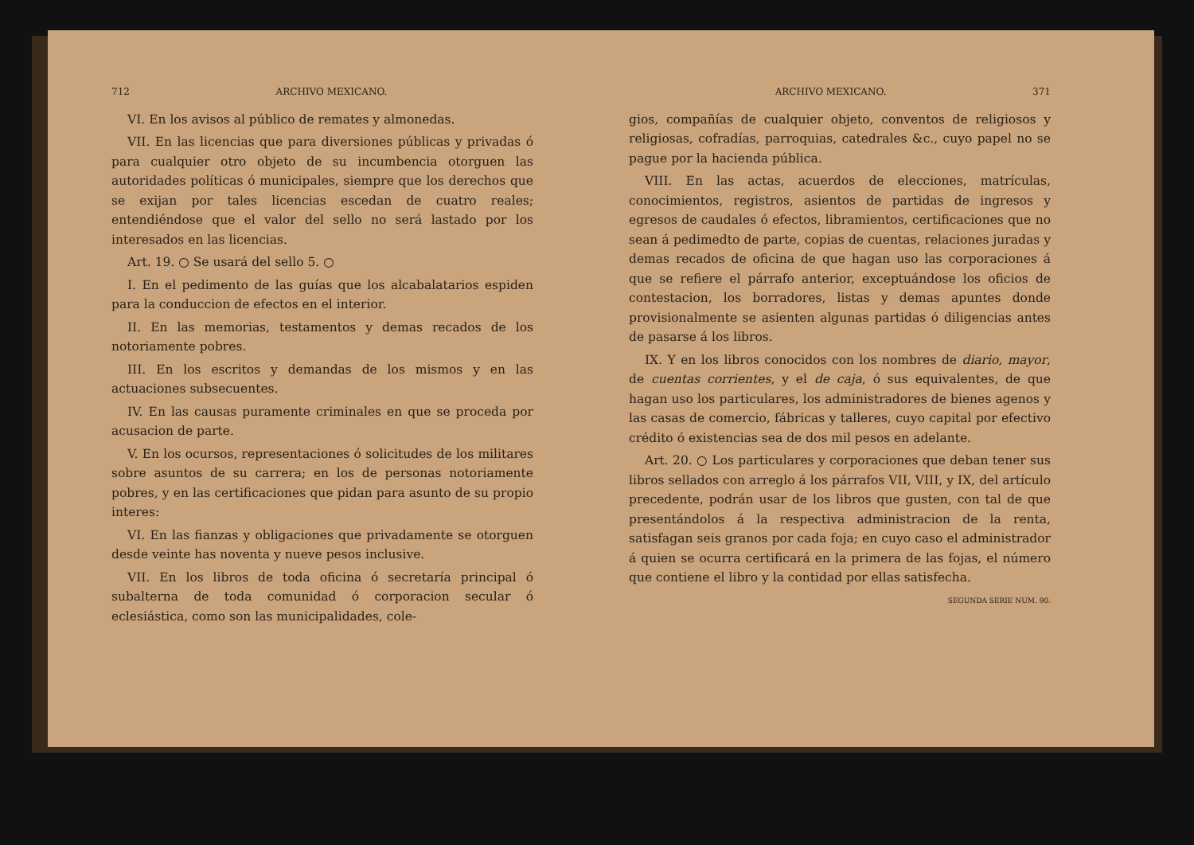712 ARCHIVO MEXICANO.
VI. En los avisos al público de remates y almonedas.
VII. En las licencias que para diversiones públicas y privadas ó para cualquier otro objeto de su incumbencia otorguen las autoridades políticas ó municipales, siempre que los derechos que se exijan por tales licencias escedan de cuatro reales; entendiéndose que el valor del sello no será lastado por los interesados en las licencias.
Art. 19. ○ Se usará del sello 5. ○
I. En el pedimento de las guías que los alcabalatarios espiden para la conduccion de efectos en el interior.
II. En las memorias, testamentos y demas recados de los notoriamente pobres.
III. En los escritos y demandas de los mismos y en las actuaciones subsecuentes.
IV. En las causas puramente criminales en que se proceda por acusacion de parte.
V. En los ocursos, representaciones ó solicitudes de los militares sobre asuntos de su carrera; en los de personas notoriamente pobres, y en las certificaciones que pidan para asunto de su propio interes:
VI. En las fianzas y obligaciones que privadamente se otorguen desde veinte has noventa y nueve pesos inclusive.
VII. En los libros de toda oficina ó secretaría principal ó subalterna de toda comunidad ó corporacion secular ó eclesiástica, como son las municipalidades, cole-
ARCHIVO MEXICANO. 371
gios, compañías de cualquier objeto, conventos de religiosos y religiosas, cofradías, parroquias, catedrales &c., cuyo papel no se pague por la hacienda pública.
VIII. En las actas, acuerdos de elecciones, matrículas, conocimientos, registros, asientos de partidas de ingresos y egresos de caudales ó efectos, libramientos, certificaciones que no sean á pedimedto de parte, copias de cuentas, relaciones juradas y demas recados de oficina de que hagan uso las corporaciones á que se refiere el párrafo anterior, exceptuándose los oficios de contestacion, los borradores, listas y demas apuntes donde provisionalmente se asienten algunas partidas ó diligencias antes de pasarse á los libros.
IX. Y en los libros conocidos con los nombres de diario, mayor, de cuentas corrientes, y el de caja, ó sus equivalentes, de que hagan uso los particulares, los administradores de bienes agenos y las casas de comercio, fábricas y talleres, cuyo capital por efectivo crédito ó existencias sea de dos mil pesos en adelante.
Art. 20. ○ Los particulares y corporaciones que deban tener sus libros sellados con arreglo á los párrafos VII, VIII, y IX, del artículo precedente, podrán usar de los libros que gusten, con tal de que presentándolos á la respectiva administracion de la renta, satisfagan seis granos por cada foja; en cuyo caso el administrador á quien se ocurra certificará en la primera de las fojas, el número que contiene el libro y la contidad por ellas satisfecha.
SEGUNDA SERIE NUM. 90.